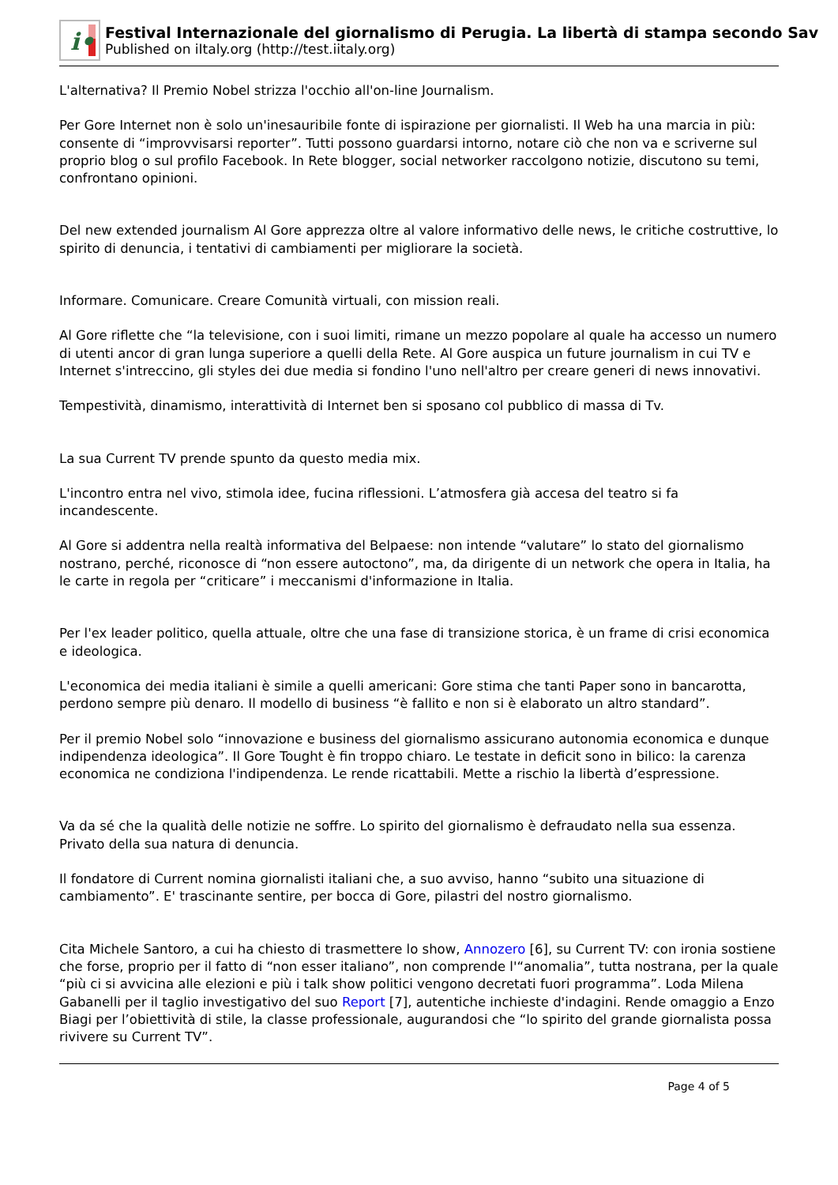i•
Festival Internazionale del giornalismo di Perugia. La libertà di stampa secondo Sav
Published on iItaly.org (http://test.iitaly.org)
L'alternativa? Il Premio Nobel strizza l'occhio all'on-line Journalism.
Per Gore Internet non è solo un'inesauribile fonte di ispirazione per giornalisti. Il Web ha una marcia in più: consente di “improvvisarsi reporter”. Tutti possono guardarsi intorno, notare ciò che non va e scriverne sul proprio blog o sul profilo Facebook. In Rete blogger, social networker raccolgono notizie, discutono su temi, confrontano opinioni.
Del new extended journalism Al Gore apprezza oltre al valore informativo delle news, le critiche costruttive, lo spirito di denuncia, i tentativi di cambiamenti per migliorare la società.
Informare. Comunicare. Creare Comunità virtuali, con mission reali.
Al Gore riflette che “la televisione, con i suoi limiti, rimane un mezzo popolare al quale ha accesso un numero di utenti ancor di gran lunga superiore a quelli della Rete. Al Gore auspica un future journalism in cui TV e Internet s'intreccino, gli styles dei due media si fondino l'uno nell'altro per creare generi di news innovativi.
Tempestività, dinamismo, interattività di Internet ben si sposano col pubblico di massa di Tv.
La sua Current TV prende spunto da questo media mix.
L'incontro entra nel vivo, stimola idee, fucina riflessioni. L’atmosfera già accesa del teatro si fa incandescente.
Al Gore si addentra nella realtà informativa del Belpaese: non intende “valutare” lo stato del giornalismo nostrano, perché, riconosce di “non essere autoctono”, ma, da dirigente di un network che opera in Italia, ha le carte in regola per “criticare” i meccanismi d'informazione in Italia.
Per l'ex leader politico, quella attuale, oltre che una fase di transizione storica, è un frame di crisi economica e ideologica.
L'economica dei media italiani è simile a quelli americani: Gore stima che tanti Paper sono in bancarotta, perdono sempre più denaro. Il modello di business “è fallito e non si è elaborato un altro standard”.
Per il premio Nobel solo “innovazione e business del giornalismo assicurano autonomia economica e dunque indipendenza ideologica”. Il Gore Tought è fin troppo chiaro. Le testate in deficit sono in bilico: la carenza economica ne condiziona l'indipendenza. Le rende ricattabili. Mette a rischio la libertà d’espressione.
Va da sé che la qualità delle notizie ne soffre. Lo spirito del giornalismo è defraudato nella sua essenza. Privato della sua natura di denuncia.
Il fondatore di Current nomina giornalisti italiani che, a suo avviso, hanno “subito una situazione di cambiamento”. E' trascinante sentire, per bocca di Gore, pilastri del nostro giornalismo.
Cita Michele Santoro, a cui ha chiesto di trasmettere lo show, Annozero [6], su Current TV: con ironia sostiene che forse, proprio per il fatto di “non esser italiano”, non comprende l'“anomalia”, tutta nostrana, per la quale “più ci si avvicina alle elezioni e più i talk show politici vengono decretati fuori programma”. Loda Milena Gabanelli per il taglio investigativo del suo Report [7], autentiche inchieste d'indagini. Rende omaggio a Enzo Biagi per l’obiettività di stile, la classe professionale, augurandosi che “lo spirito del grande giornalista possa rivivere su Current TV”.
Page 4 of 5